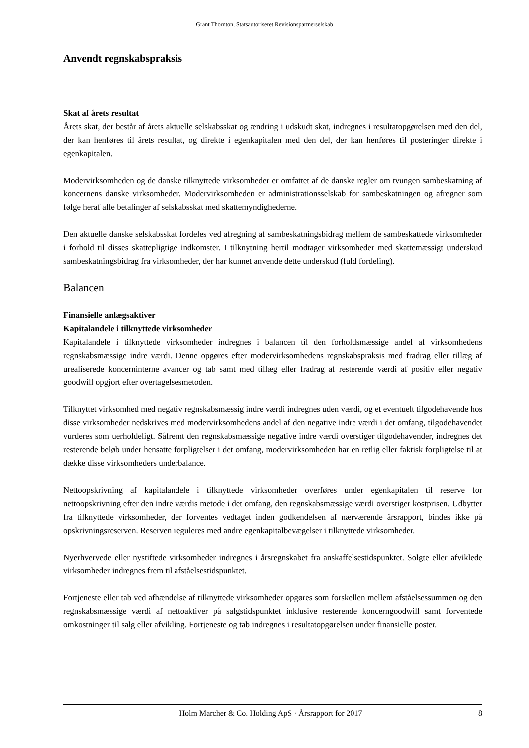Grant Thornton, Statsautoriseret Revisionspartnerselskab
Anvendt regnskabspraksis
Skat af årets resultat
Årets skat, der består af årets aktuelle selskabsskat og ændring i udskudt skat, indregnes i resultatopgørelsen med den del, der kan henføres til årets resultat, og direkte i egenkapitalen med den del, der kan henføres til posteringer direkte i egenkapitalen.
Modervirksomheden og de danske tilknyttede virksomheder er omfattet af de danske regler om tvungen sambeskatning af koncernens danske virksomheder. Modervirksomheden er administrationsselskab for sambeskatningen og afregner som følge heraf alle betalinger af selskabsskat med skattemyndighederne.
Den aktuelle danske selskabsskat fordeles ved afregning af sambeskatningsbidrag mellem de sambeskattede virksomheder i forhold til disses skattepligtige indkomster. I tilknytning hertil modtager virksomheder med skattemæssigt underskud sambeskatningsbidrag fra virksomheder, der har kunnet anvende dette underskud (fuld fordeling).
Balancen
Finansielle anlægsaktiver
Kapitalandele i tilknyttede virksomheder
Kapitalandele i tilknyttede virksomheder indregnes i balancen til den forholdsmæssige andel af virksomhedens regnskabsmæssige indre værdi. Denne opgøres efter modervirksomhedens regnskabspraksis med fradrag eller tillæg af urealiserede koncerninterne avancer og tab samt med tillæg eller fradrag af resterende værdi af positiv eller negativ goodwill opgjort efter overtagelsesmetoden.
Tilknyttet virksomhed med negativ regnskabsmæssig indre værdi indregnes uden værdi, og et eventuelt tilgodehavende hos disse virksomheder nedskrives med modervirksomhedens andel af den negative indre værdi i det omfang, tilgodehavendet vurderes som uerholdeligt. Såfremt den regnskabsmæssige negative indre værdi overstiger tilgodehavender, indregnes det resterende beløb under hensatte forpligtelser i det omfang, modervirksomheden har en retlig eller faktisk forpligtelse til at dække disse virksomheders underbalance.
Nettoopskrivning af kapitalandele i tilknyttede virksomheder overføres under egenkapitalen til reserve for nettoopskrivning efter den indre værdis metode i det omfang, den regnskabsmæssige værdi overstiger kostprisen. Udbytter fra tilknyttede virksomheder, der forventes vedtaget inden godkendelsen af nærværende årsrapport, bindes ikke på opskrivningsreserven. Reserven reguleres med andre egenkapitalbevægelser i tilknyttede virksomheder.
Nyerhvervede eller nystiftede virksomheder indregnes i årsregnskabet fra anskaffelsestidspunktet. Solgte eller afviklede virksomheder indregnes frem til afståelsestidspunktet.
Fortjeneste eller tab ved afhændelse af tilknyttede virksomheder opgøres som forskellen mellem afståelsessummen og den regnskabsmæssige værdi af nettoaktiver på salgstidspunktet inklusive resterende koncerngoodwill samt forventede omkostninger til salg eller afvikling. Fortjeneste og tab indregnes i resultatopgørelsen under finansielle poster.
Holm Marcher & Co. Holding ApS · Årsrapport for 2017 8